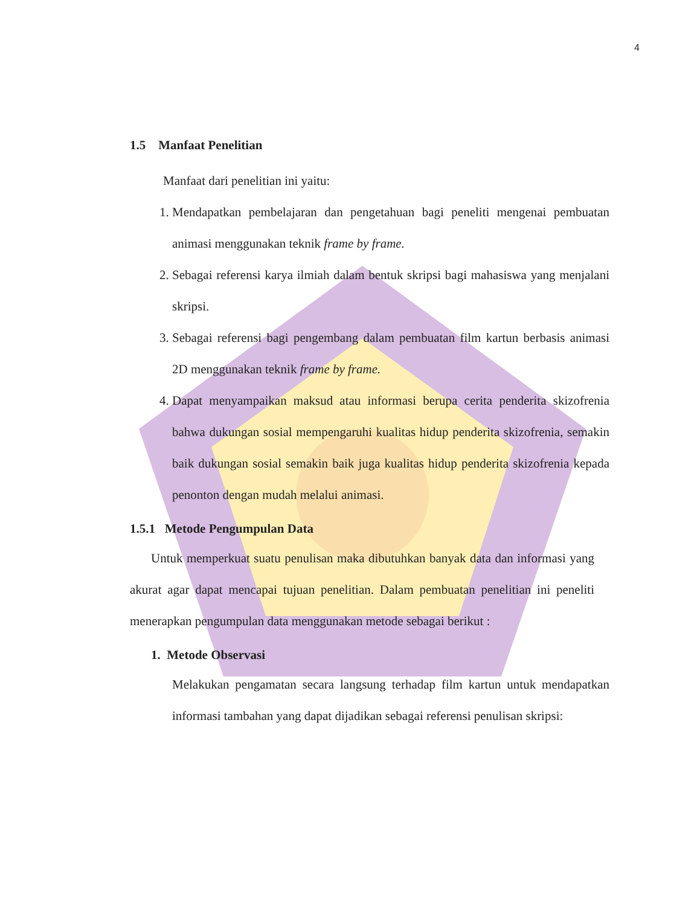4
1.5 Manfaat Penelitian
Manfaat dari penelitian ini yaitu:
1. Mendapatkan pembelajaran dan pengetahuan bagi peneliti mengenai pembuatan animasi menggunakan teknik frame by frame.
2. Sebagai referensi karya ilmiah dalam bentuk skripsi bagi mahasiswa yang menjalani skripsi.
3. Sebagai referensi bagi pengembang dalam pembuatan film kartun berbasis animasi 2D menggunakan teknik frame by frame.
4. Dapat menyampaikan maksud atau informasi berupa cerita penderita skizofrenia bahwa dukungan sosial mempengaruhi kualitas hidup penderita skizofrenia, semakin baik dukungan sosial semakin baik juga kualitas hidup penderita skizofrenia kepada penonton dengan mudah melalui animasi.
1.5.1 Metode Pengumpulan Data
Untuk memperkuat suatu penulisan maka dibutuhkan banyak data dan informasi yang akurat agar dapat mencapai tujuan penelitian. Dalam pembuatan penelitian ini peneliti menerapkan pengumpulan data menggunakan metode sebagai berikut :
1. Metode Observasi
Melakukan pengamatan secara langsung terhadap film kartun untuk mendapatkan informasi tambahan yang dapat dijadikan sebagai referensi penulisan skripsi: